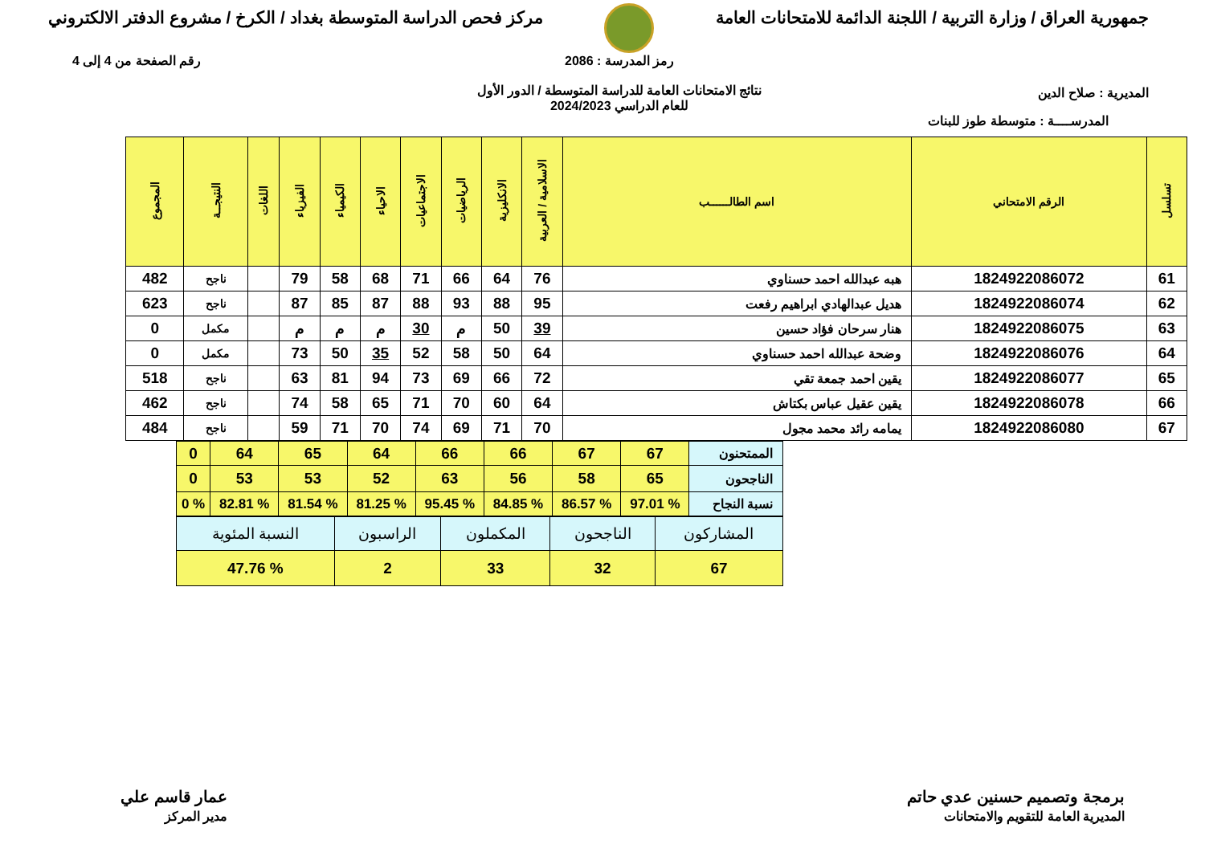جمهورية العراق / وزارة التربية / اللجنة الدائمة للامتحانات العامة
مركز فحص الدراسة المتوسطة بغداد / الكرخ / مشروع الدفتر الالكتروني
المديرية : صلاح الدين
رمز المدرسة : 2086
نتائج الامتحانات العامة للدراسة المتوسطة / الدور الأول
للعام الدراسي 2024/2023
رقم الصفحة من 4 إلى 4
المدرســــة : متوسطة طوز للبنات
| تسلسل | الرقم الامتحاني | اسم الطالــــــب | الاسلامية / العربية | الانكليزية | الرياضيات | الاجتماعيات | الاحياء | الكيمياء | الفيزياء | اللغات | النتيجــة | المجموع |
| --- | --- | --- | --- | --- | --- | --- | --- | --- | --- | --- | --- | --- |
| 61 | 1824922086072 | هبه عبدالله احمد حسناوي | 76 | 64 | 66 | 71 | 68 | 58 | 79 | | ناجح | 482 |
| 62 | 1824922086074 | هديل عبدالهادي ابراهيم رفعت | 95 | 88 | 93 | 88 | 87 | 85 | 87 | | ناجح | 623 |
| 63 | 1824922086075 | هنار سرحان فؤاد حسين | 39 | 50 | م | 30 | م | م | م | | مكمل | 0 |
| 64 | 1824922086076 | وضحة عبدالله احمد حسناوي | 64 | 50 | 58 | 52 | 35 | 50 | 73 | | مكمل | 0 |
| 65 | 1824922086077 | يقين احمد جمعة تقي | 72 | 66 | 69 | 73 | 94 | 81 | 63 | | ناجح | 518 |
| 66 | 1824922086078 | يقين عقيل عباس بكتاش | 64 | 60 | 70 | 71 | 65 | 58 | 74 | | ناجح | 462 |
| 67 | 1824922086080 | يمامه رائد محمد مجول | 70 | 71 | 69 | 74 | 70 | 71 | 59 | | ناجح | 484 |
| الممتحنون | 67 | 67 | 66 | 66 | 64 | 65 | 64 | 0 |
| الناجحون | 65 | 58 | 56 | 63 | 52 | 53 | 53 | 0 |
| نسبة النجاح | % 97.01 | % 86.57 | % 84.85 | % 95.45 | % 81.25 | % 81.54 | % 82.81 | % 0 |
| المشاركون | الناجحون | المكملون | الراسبون | النسبة المئوية |
| 67 | 32 | 33 | 2 | % 47.76 |
برمجة وتصميم حسنين عدي حاتم
المديرية العامة للتقويم والامتحانات
عمار قاسم علي
مدير المركز